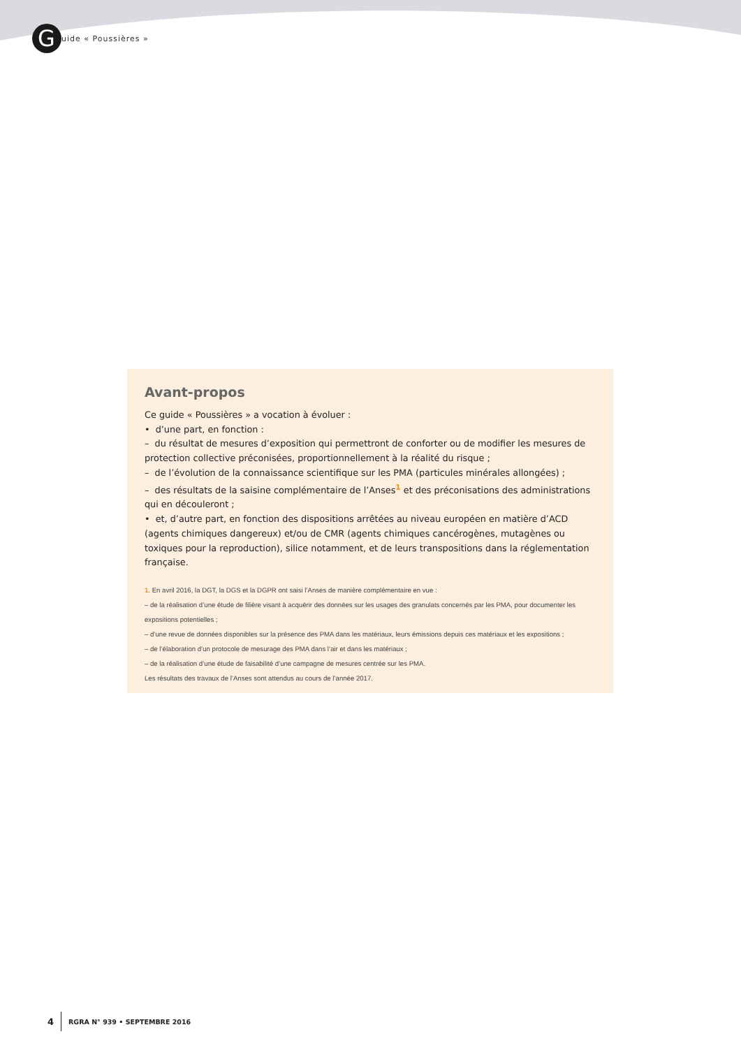G
uide « Poussières »
Avant-propos
Ce guide « Poussières » a vocation à évoluer :
• d’une part, en fonction :
– du résultat de mesures d’exposition qui permettront de conforter ou de modifier les mesures de protection collective préconisées, proportionnellement à la réalité du risque ;
– de l’évolution de la connaissance scientifique sur les PMA (particules minérales allongées) ;
– des résultats de la saisine complémentaire de l’Anses<sup>1</sup> et des préconisations des administrations qui en découleront ;
• et, d’autre part, en fonction des dispositions arrêtées au niveau européen en matière d’ACD (agents chimiques dangereux) et/ou de CMR (agents chimiques cancérogènes, mutagènes ou toxiques pour la reproduction), silice notamment, et de leurs transpositions dans la réglementation française.
1. En avril 2016, la DGT, la DGS et la DGPR ont saisi l’Anses de manière complémentaire en vue :
– de la réalisation d’une étude de filière visant à acquérir des données sur les usages des granulats concernés par les PMA, pour documenter les expositions potentielles ;
– d’une revue de données disponibles sur la présence des PMA dans les matériaux, leurs émissions depuis ces matériaux et les expositions ;
– de l’élaboration d’un protocole de mesurage des PMA dans l’air et dans les matériaux ;
– de la réalisation d’une étude de faisabilité d’une campagne de mesures centrée sur les PMA.
Les résultats des travaux de l’Anses sont attendus au cours de l’année 2017.
4 RGRA N° 939 • SEPTEMBRE 2016